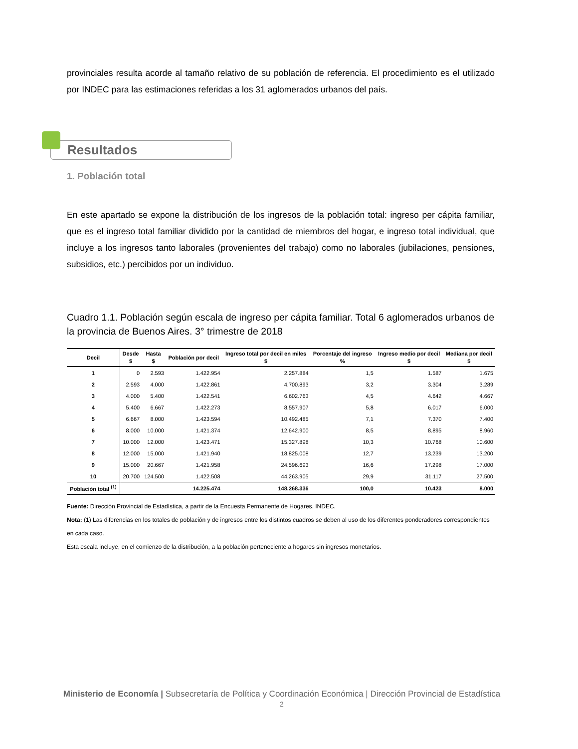provinciales resulta acorde al tamaño relativo de su población de referencia. El procedimiento es el utilizado por INDEC para las estimaciones referidas a los 31 aglomerados urbanos del país.
Resultados
1. Población total
En este apartado se expone la distribución de los ingresos de la población total: ingreso per cápita familiar, que es el ingreso total familiar dividido por la cantidad de miembros del hogar, e ingreso total individual, que incluye a los ingresos tanto laborales (provenientes del trabajo) como no laborales (jubilaciones, pensiones, subsidios, etc.) percibidos por un individuo.
Cuadro 1.1. Población según escala de ingreso per cápita familiar. Total 6 aglomerados urbanos de la provincia de Buenos Aires. 3° trimestre de 2018
| Decil | Desde $ | Hasta $ | Población por decil | Ingreso total por decil en miles $ | Porcentaje del ingreso % | Ingreso medio por decil $ | Mediana por decil $ |
| --- | --- | --- | --- | --- | --- | --- | --- |
| 1 | 0 | 2.593 | 1.422.954 | 2.257.884 | 1,5 | 1.587 | 1.675 |
| 2 | 2.593 | 4.000 | 1.422.861 | 4.700.893 | 3,2 | 3.304 | 3.289 |
| 3 | 4.000 | 5.400 | 1.422.541 | 6.602.763 | 4,5 | 4.642 | 4.667 |
| 4 | 5.400 | 6.667 | 1.422.273 | 8.557.907 | 5,8 | 6.017 | 6.000 |
| 5 | 6.667 | 8.000 | 1.423.594 | 10.492.485 | 7,1 | 7.370 | 7.400 |
| 6 | 8.000 | 10.000 | 1.421.374 | 12.642.900 | 8,5 | 8.895 | 8.960 |
| 7 | 10.000 | 12.000 | 1.423.471 | 15.327.898 | 10,3 | 10.768 | 10.600 |
| 8 | 12.000 | 15.000 | 1.421.940 | 18.825.008 | 12,7 | 13.239 | 13.200 |
| 9 | 15.000 | 20.667 | 1.421.958 | 24.596.693 | 16,6 | 17.298 | 17.000 |
| 10 | 20.700 | 124.500 | 1.422.508 | 44.263.905 | 29,9 | 31.117 | 27.500 |
| Población total <sup>(1)</sup> | | | 14.225.474 | 148.268.336 | 100,0 | 10.423 | 8.000 |
Fuente: Dirección Provincial de Estadística, a partir de la Encuesta Permanente de Hogares. INDEC.
Nota: (1) Las diferencias en los totales de población y de ingresos entre los distintos cuadros se deben al uso de los diferentes ponderadores correspondientes en cada caso.
Esta escala incluye, en el comienzo de la distribución, a la población perteneciente a hogares sin ingresos monetarios.
Ministerio de Economía | Subsecretaría de Política y Coordinación Económica | Dirección Provincial de Estadística
2